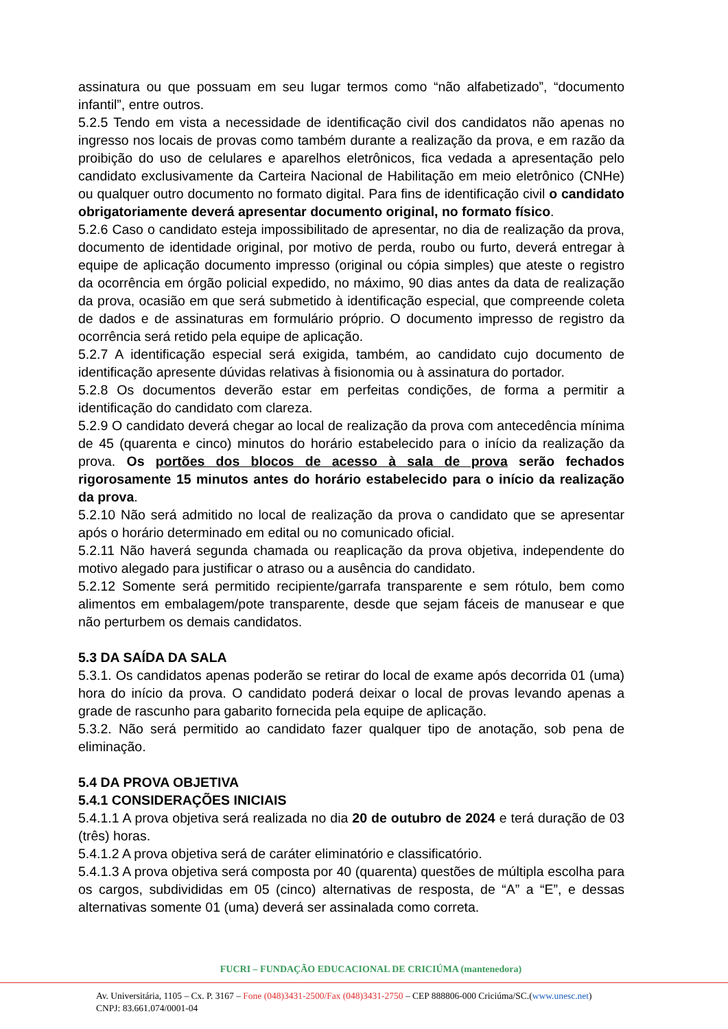assinatura ou que possuam em seu lugar termos como “não alfabetizado”, “documento infantil”, entre outros.
5.2.5 Tendo em vista a necessidade de identificação civil dos candidatos não apenas no ingresso nos locais de provas como também durante a realização da prova, e em razão da proibição do uso de celulares e aparelhos eletrônicos, fica vedada a apresentação pelo candidato exclusivamente da Carteira Nacional de Habilitação em meio eletrônico (CNHe) ou qualquer outro documento no formato digital. Para fins de identificação civil o candidato obrigatoriamente deverá apresentar documento original, no formato físico.
5.2.6 Caso o candidato esteja impossibilitado de apresentar, no dia de realização da prova, documento de identidade original, por motivo de perda, roubo ou furto, deverá entregar à equipe de aplicação documento impresso (original ou cópia simples) que ateste o registro da ocorrência em órgão policial expedido, no máximo, 90 dias antes da data de realização da prova, ocasião em que será submetido à identificação especial, que compreende coleta de dados e de assinaturas em formulário próprio. O documento impresso de registro da ocorrência será retido pela equipe de aplicação.
5.2.7 A identificação especial será exigida, também, ao candidato cujo documento de identificação apresente dúvidas relativas à fisionomia ou à assinatura do portador.
5.2.8 Os documentos deverão estar em perfeitas condições, de forma a permitir a identificação do candidato com clareza.
5.2.9 O candidato deverá chegar ao local de realização da prova com antecedência mínima de 45 (quarenta e cinco) minutos do horário estabelecido para o início da realização da prova. Os portões dos blocos de acesso à sala de prova serão fechados rigorosamente 15 minutos antes do horário estabelecido para o início da realização da prova.
5.2.10 Não será admitido no local de realização da prova o candidato que se apresentar após o horário determinado em edital ou no comunicado oficial.
5.2.11 Não haverá segunda chamada ou reaplicação da prova objetiva, independente do motivo alegado para justificar o atraso ou a ausência do candidato.
5.2.12 Somente será permitido recipiente/garrafa transparente e sem rótulo, bem como alimentos em embalagem/pote transparente, desde que sejam fáceis de manusear e que não perturbem os demais candidatos.
5.3 DA SAÍDA DA SALA
5.3.1. Os candidatos apenas poderão se retirar do local de exame após decorrida 01 (uma) hora do início da prova. O candidato poderá deixar o local de provas levando apenas a grade de rascunho para gabarito fornecida pela equipe de aplicação.
5.3.2. Não será permitido ao candidato fazer qualquer tipo de anotação, sob pena de eliminação.
5.4 DA PROVA OBJETIVA
5.4.1 CONSIDERAÇÕES INICIAIS
5.4.1.1 A prova objetiva será realizada no dia 20 de outubro de 2024 e terá duração de 03 (três) horas.
5.4.1.2 A prova objetiva será de caráter eliminatório e classificatório.
5.4.1.3 A prova objetiva será composta por 40 (quarenta) questões de múltipla escolha para os cargos, subdivididas em 05 (cinco) alternativas de resposta, de “A” a “E”, e dessas alternativas somente 01 (uma) deverá ser assinalada como correta.
FUCRI – FUNDAÇÃO EDUCACIONAL DE CRICIÚMA (mantenedora)
Av. Universitária, 1105 – Cx. P. 3167 – Fone (048)3431-2500/Fax (048)3431-2750 – CEP 888806-000 Criciúma/SC.(www.unesc.net)
CNPJ: 83.661.074/0001-04